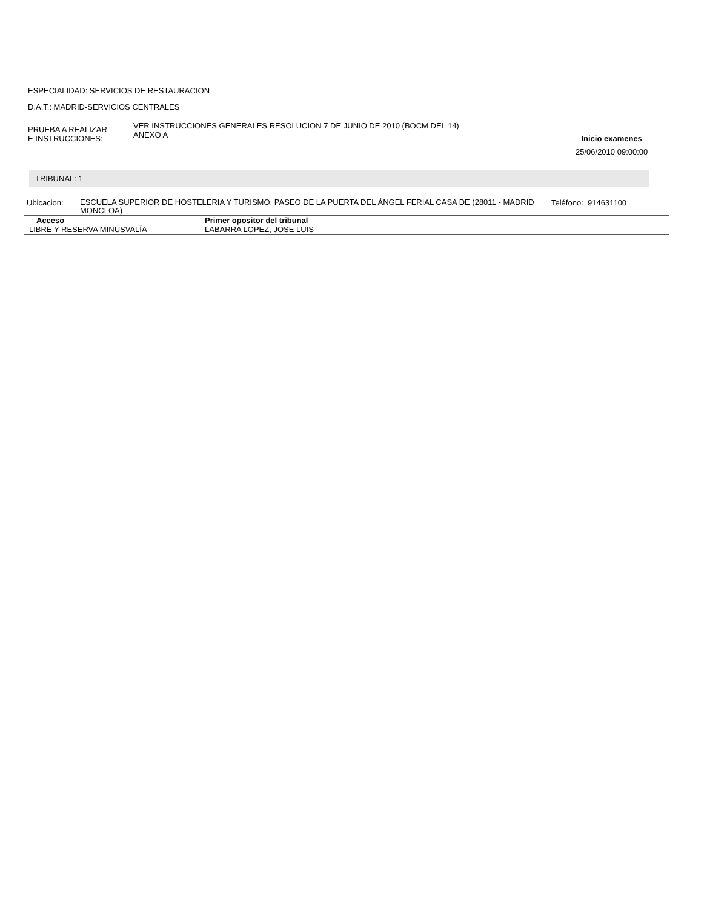ESPECIALIDAD: SERVICIOS DE RESTAURACION
D.A.T.: MADRID-SERVICIOS CENTRALES
PRUEBA A REALIZAR
E INSTRUCCIONES:
VER INSTRUCCIONES GENERALES RESOLUCION 7 DE JUNIO DE 2010 (BOCM DEL 14)
ANEXO A
Inicio examenes
25/06/2010 09:00:00
TRIBUNAL: 1
| Ubicacion: | ESCUELA SUPERIOR DE HOSTELERIA Y TURISMO. PASEO DE LA PUERTA DEL ÁNGEL FERIAL CASA DE (28011 - MADRID MONCLOA) | Teléfono: 914631100 |
| Acceso | Primer opositor del tribunal |
| LIBRE Y RESERVA MINUSVALÍA | LABARRA LOPEZ, JOSE LUIS |